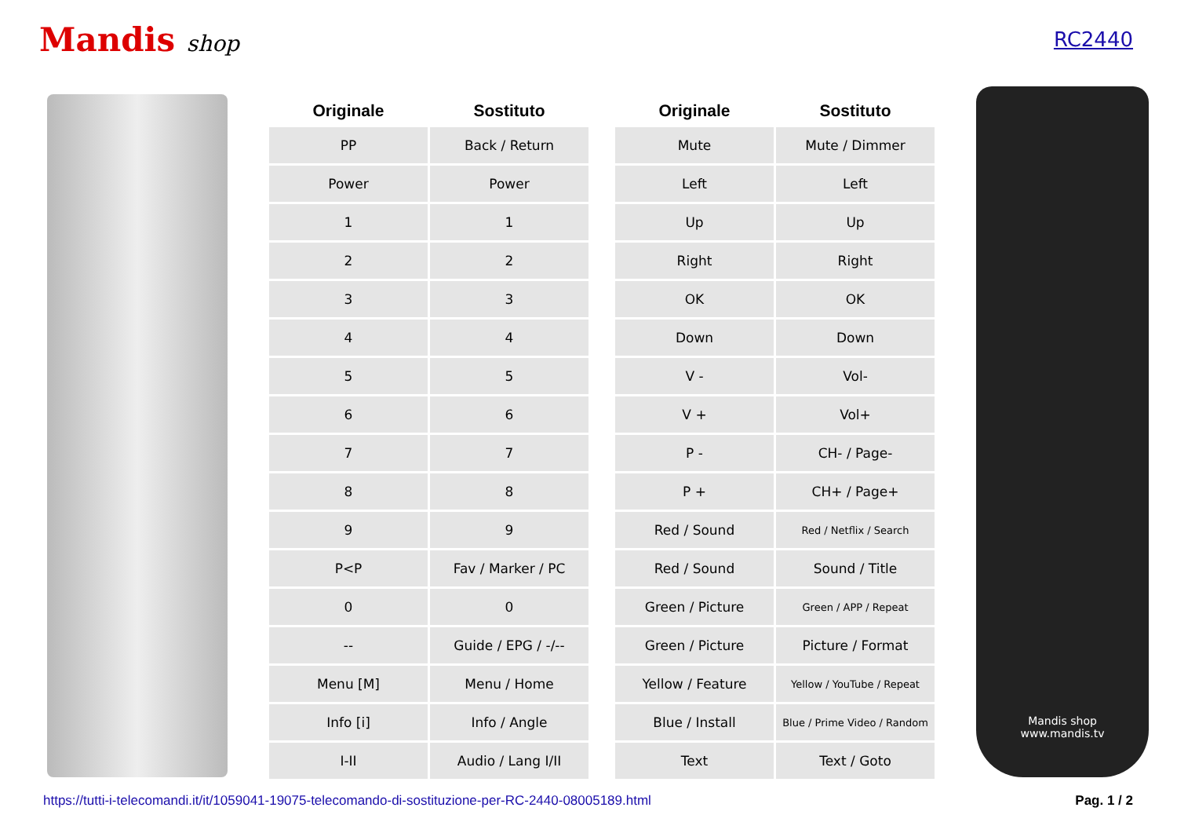Mandis shop RC2440
| Originale | Sostituto | | Originale | Sostituto |
| --- | --- | --- | --- | --- |
| PP | Back / Return | | Mute | Mute / Dimmer |
| Power | Power | | Left | Left |
| 1 | 1 | | Up | Up |
| 2 | 2 | | Right | Right |
| 3 | 3 | | OK | OK |
| 4 | 4 | | Down | Down |
| 5 | 5 | | V - | Vol- |
| 6 | 6 | | V + | Vol+ |
| 7 | 7 | | P - | CH- / Page- |
| 8 | 8 | | P + | CH+ / Page+ |
| 9 | 9 | | Red / Sound | Red / Netflix / Search |
| P<P | Fav / Marker / PC | | Red / Sound | Sound / Title |
| 0 | 0 | | Green / Picture | Green / APP / Repeat |
| -- | Guide / EPG / -/-- | | Green / Picture | Picture / Format |
| Menu [M] | Menu / Home | | Yellow / Feature | Yellow / YouTube / Repeat |
| Info [i] | Info / Angle | | Blue / Install | Blue / Prime Video / Random |
| I-II | Audio / Lang I/II | | Text | Text / Goto |
Mandis shop
www.mandis.tv
https://tutti-i-telecomandi.it/it/1059041-19075-telecomando-di-sostituzione-per-RC-2440-08005189.html Pag. 1 / 2